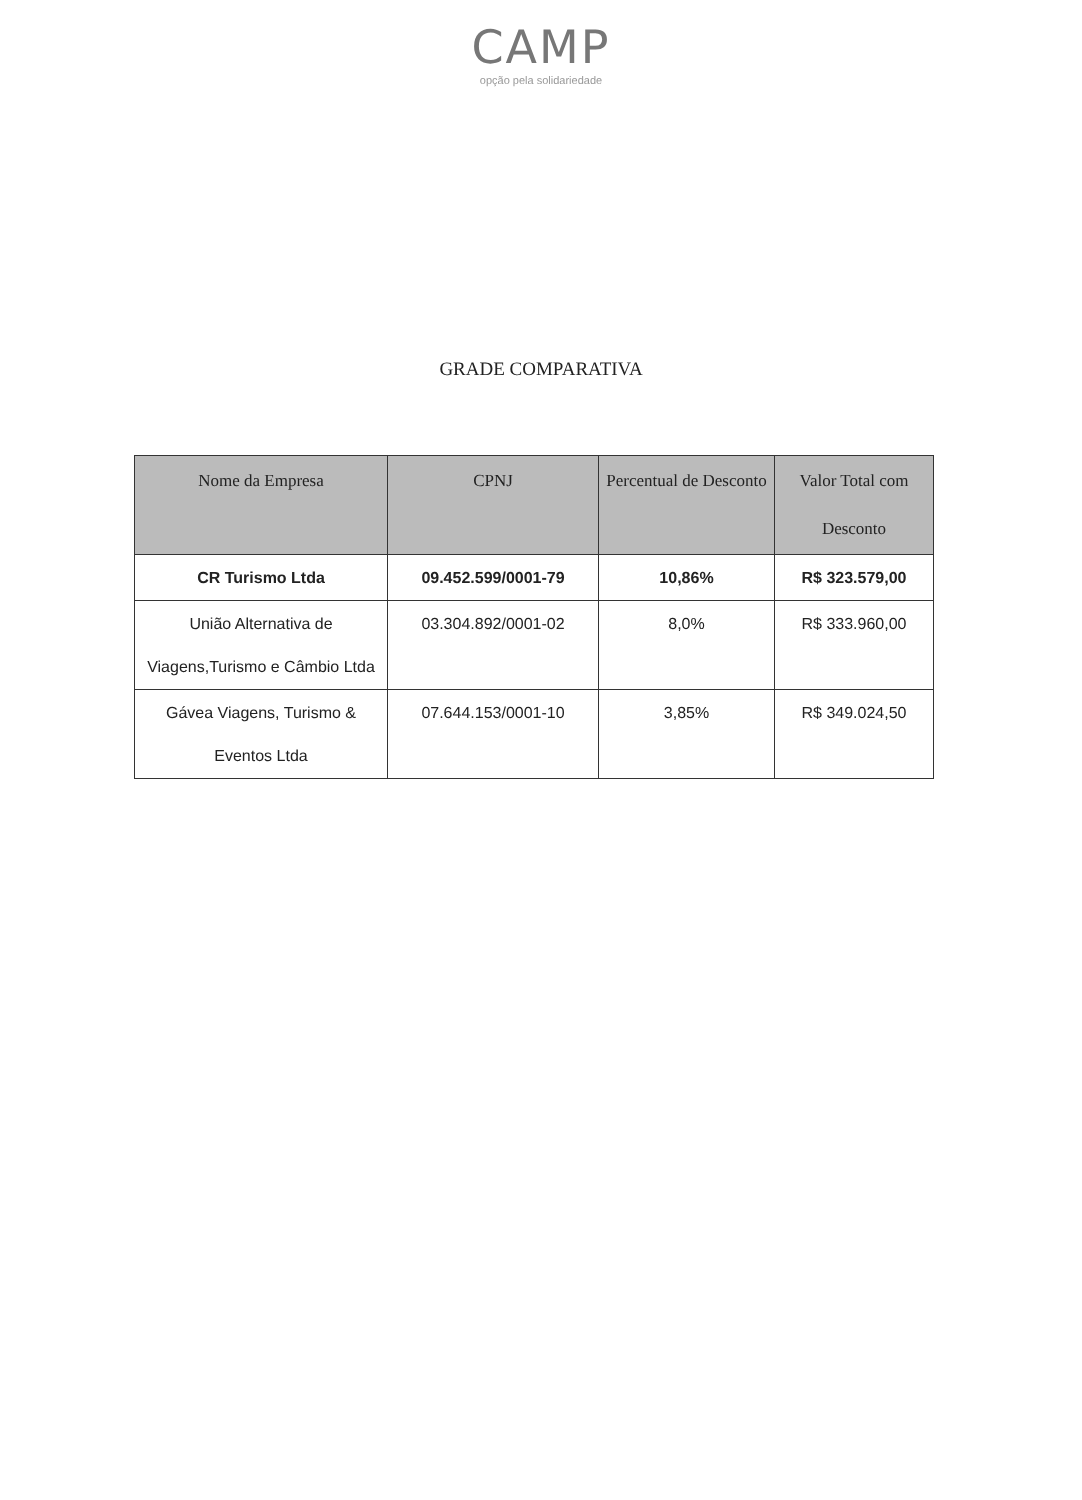CAMP
opção pela solidariedade
GRADE COMPARATIVA
| Nome da Empresa | CPNJ | Percentual de Desconto | Valor Total com Desconto |
| --- | --- | --- | --- |
| CR Turismo Ltda | 09.452.599/0001-79 | 10,86% | R$ 323.579,00 |
| União Alternativa de Viagens,Turismo e Câmbio Ltda | 03.304.892/0001-02 | 8,0% | R$ 333.960,00 |
| Gávea Viagens, Turismo & Eventos Ltda | 07.644.153/0001-10 | 3,85% | R$ 349.024,50 |